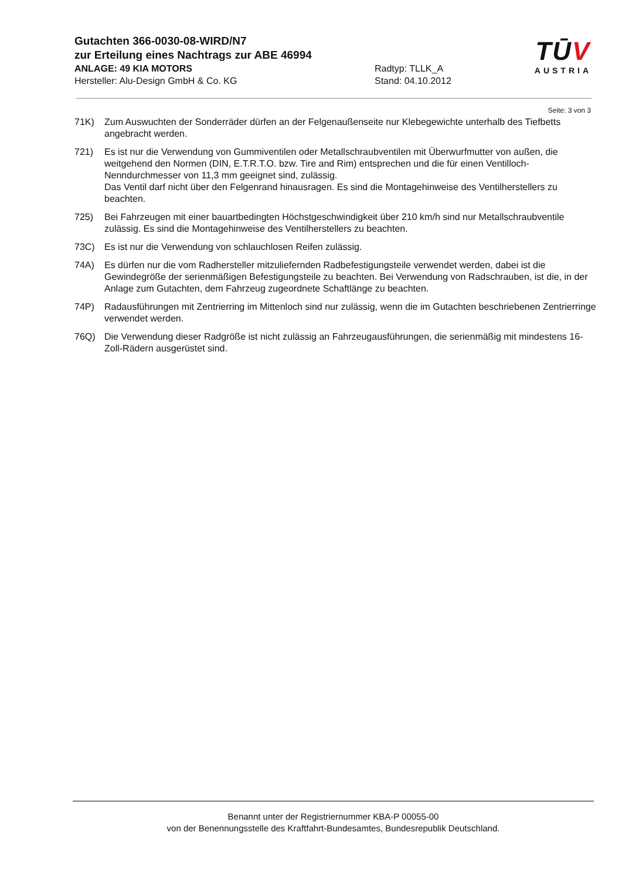Gutachten 366-0030-08-WIRD/N7
zur Erteilung eines Nachtrags zur ABE 46994
ANLAGE: 49 KIA MOTORS Radtyp: TLLK_A
Hersteller: Alu-Design GmbH & Co. KG Stand: 04.10.2012
TŪV
AUSTRIA
Seite: 3 von 3
71K) Zum Auswuchten der Sonderräder dürfen an der Felgenaußenseite nur Klebegewichte unterhalb des Tiefbetts angebracht werden.
721) Es ist nur die Verwendung von Gummiventilen oder Metallschraubventilen mit Überwurfmutter von außen, die weitgehend den Normen (DIN, E.T.R.T.O. bzw. Tire and Rim) entsprechen und die für einen Ventilloch-Nenndurchmesser von 11,3 mm geeignet sind, zulässig.
Das Ventil darf nicht über den Felgenrand hinausragen. Es sind die Montagehinweise des Ventilherstellers zu beachten.
725) Bei Fahrzeugen mit einer bauartbedingten Höchstgeschwindigkeit über 210 km/h sind nur Metallschraubventile zulässig. Es sind die Montagehinweise des Ventilherstellers zu beachten.
73C) Es ist nur die Verwendung von schlauchlosen Reifen zulässig.
74A) Es dürfen nur die vom Radhersteller mitzuliefernden Radbefestigungsteile verwendet werden, dabei ist die Gewindegröße der serienmäßigen Befestigungsteile zu beachten. Bei Verwendung von Radschrauben, ist die, in der Anlage zum Gutachten, dem Fahrzeug zugeordnete Schaftlänge zu beachten.
74P) Radausführungen mit Zentrierring im Mittenloch sind nur zulässig, wenn die im Gutachten beschriebenen Zentrierringe verwendet werden.
76Q) Die Verwendung dieser Radgröße ist nicht zulässig an Fahrzeugausführungen, die serienmäßig mit mindestens 16-Zoll-Rädern ausgerüstet sind.
Benannt unter der Registriernummer KBA-P 00055-00
von der Benennungsstelle des Kraftfahrt-Bundesamtes, Bundesrepublik Deutschland.